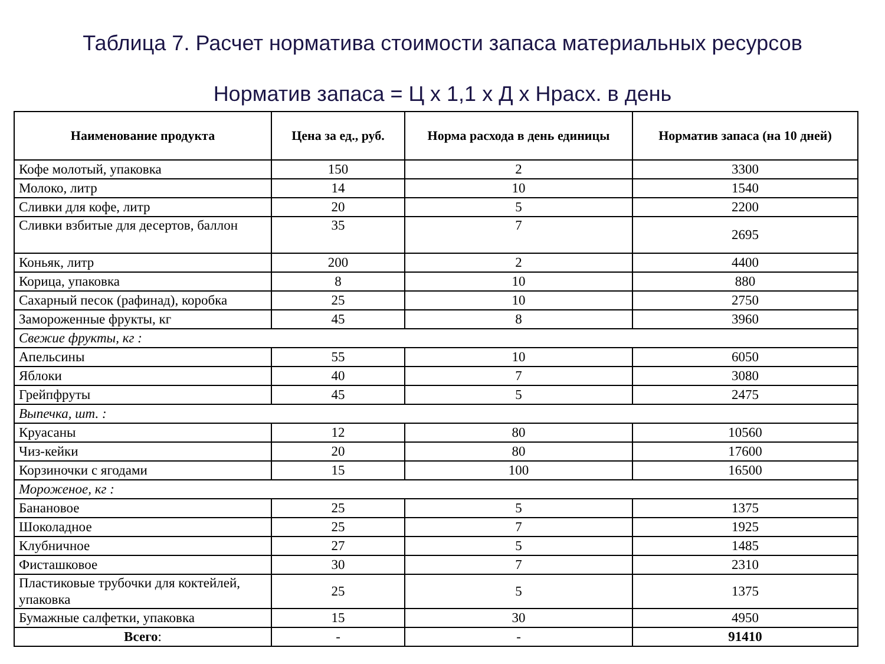Таблица 7. Расчет норматива стоимости запаса материальных ресурсов
Норматив запаса = Ц х 1,1 х Д х Нрасх. в день
| Наименование продукта | Цена за ед., руб. | Норма расхода в день единицы | Норматив запаса (на 10 дней) |
| --- | --- | --- | --- |
| Кофе молотый, упаковка | 150 | 2 | 3300 |
| Молоко, литр | 14 | 10 | 1540 |
| Сливки для кофе, литр | 20 | 5 | 2200 |
| Сливки взбитые для десертов, баллон | 35 | 7 | 2695 |
| Коньяк, литр | 200 | 2 | 4400 |
| Корица, упаковка | 8 | 10 | 880 |
| Сахарный песок (рафинад), коробка | 25 | 10 | 2750 |
| Замороженные фрукты, кг | 45 | 8 | 3960 |
| Свежие фрукты, кг : | | | |
| Апельсины | 55 | 10 | 6050 |
| Яблоки | 40 | 7 | 3080 |
| Грейпфруты | 45 | 5 | 2475 |
| Выпечка, шт. : | | | |
| Круасаны | 12 | 80 | 10560 |
| Чиз-кейки | 20 | 80 | 17600 |
| Корзиночки с ягодами | 15 | 100 | 16500 |
| Мороженое, кг : | | | |
| Банановое | 25 | 5 | 1375 |
| Шоколадное | 25 | 7 | 1925 |
| Клубничное | 27 | 5 | 1485 |
| Фисташковое | 30 | 7 | 2310 |
| Пластиковые трубочки для коктейлей, упаковка | 25 | 5 | 1375 |
| Бумажные салфетки, упаковка | 15 | 30 | 4950 |
| Всего : | - | - | 91410 |